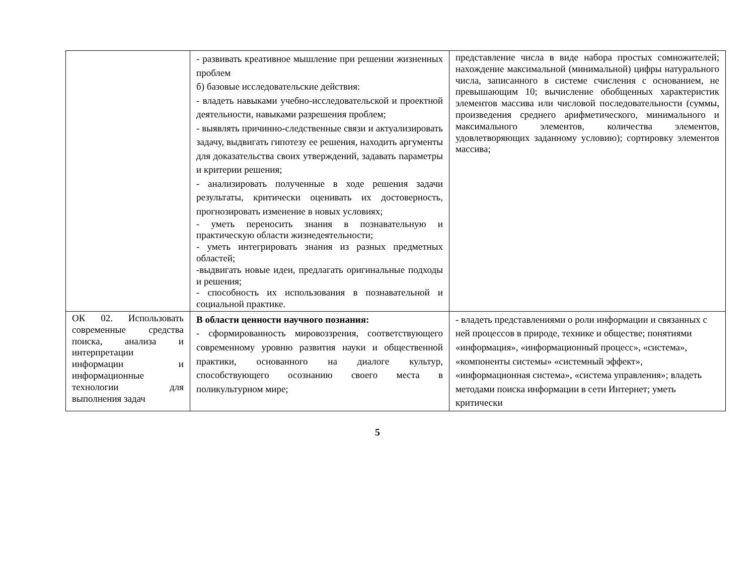| | - развивать креативное мышление при решении жизненных проблем б) базовые исследовательские действия: - владеть навыками учебно-исследовательской и проектной деятельности, навыками разрешения проблем; - выявлять причинно-следственные связи и актуализировать задачу, выдвигать гипотезу ее решения, находить аргументы для доказательства своих утверждений, задавать параметры и критерии решения; - анализировать полученные в ходе решения задачи результаты, критически оценивать их достоверность, прогнозировать изменение в новых условиях; - уметь переносить знания в познавательную и практическую области жизнедеятельности; - уметь интегрировать знания из разных предметных областей; -выдвигать новые идеи, предлагать оригинальные подходы и решения; - способность их использования в познавательной и социальной практике. | представление числа в виде набора простых сомножителей; нахождение максимальной (минимальной) цифры натурального числа, записанного в системе счисления с основанием, не превышающим 10; вычисление обобщенных характеристик элементов массива или числовой последовательности (суммы, произведения среднего арифметического, минимального и максимального элементов, количества элементов, удовлетворяющих заданному условию); сортировку элементов массива; |
| ОК 02. Использовать современные средства поиска, анализа и интерпретации информации и информационные технологии для выполнения задач | В области ценности научного познания: - сформированность мировоззрения, соответствующего современному уровню развития науки и общественной практики, основанного на диалоге культур, способствующего осознанию своего места в поликультурном мире; | - владеть представлениями о роли информации и связанных с ней процессов в природе, технике и обществе; понятиями «информация», «информационный процесс», «система», «компоненты системы» «системный эффект», «информационная система», «система управления»; владеть методами поиска информации в сети Интернет; уметь критически |
5